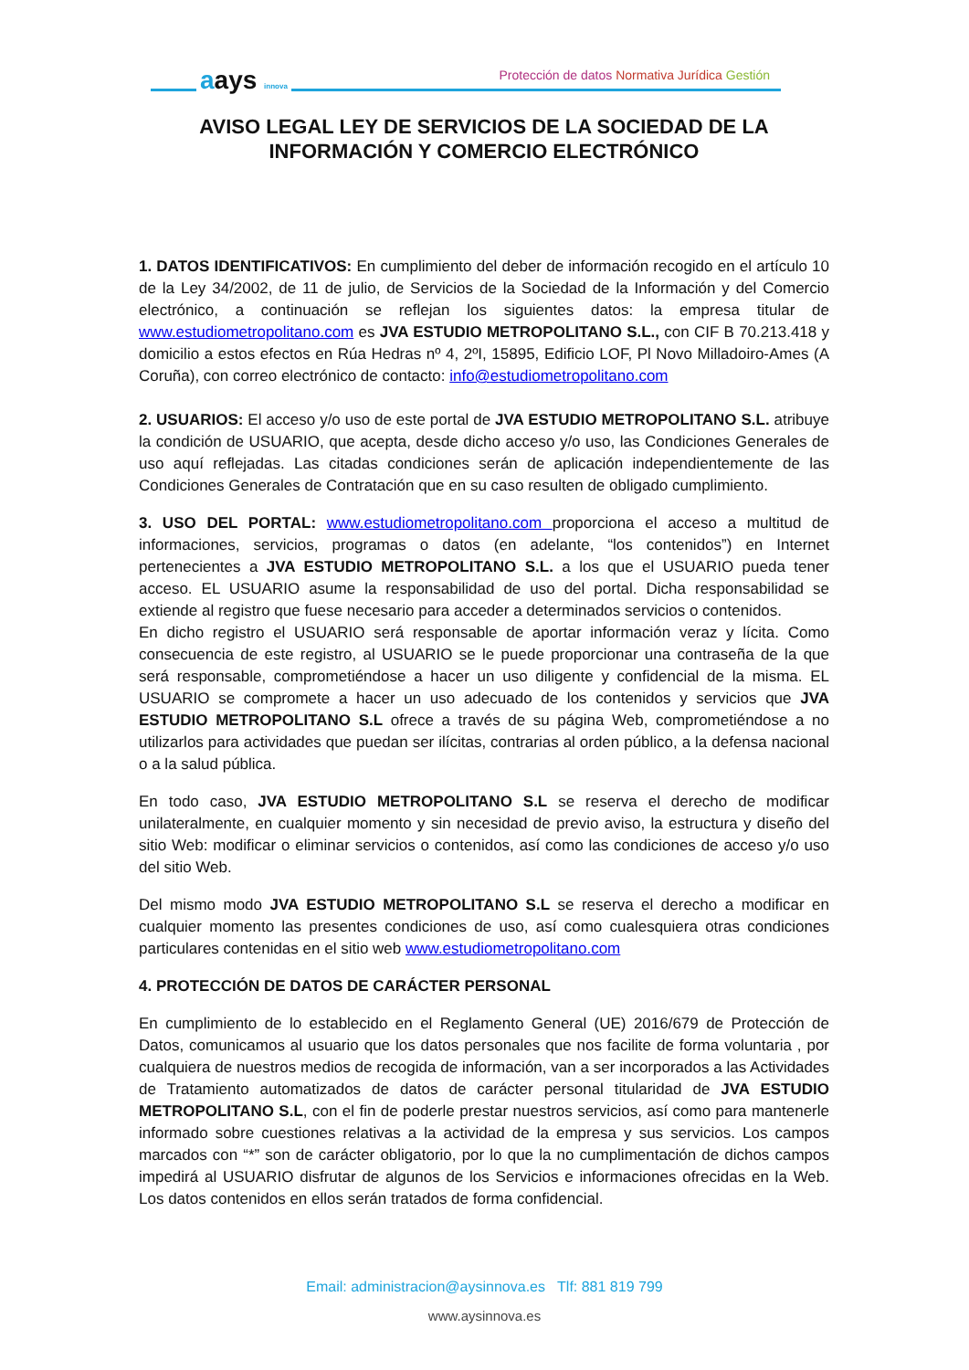aays innova
Protección de datos Normativa Jurídica Gestión
AVISO LEGAL LEY DE SERVICIOS DE LA SOCIEDAD DE LA INFORMACIÓN Y COMERCIO ELECTRÓNICO
1. DATOS IDENTIFICATIVOS: En cumplimiento del deber de información recogido en el artículo 10 de la Ley 34/2002, de 11 de julio, de Servicios de la Sociedad de la Información y del Comercio electrónico, a continuación se reflejan los siguientes datos: la empresa titular de www.estudiometropolitano.com es JVA ESTUDIO METROPOLITANO S.L., con CIF B 70.213.418 y domicilio a estos efectos en Rúa Hedras nº 4, 2ºI, 15895, Edificio LOF, Pl Novo Milladoiro-Ames (A Coruña), con correo electrónico de contacto: info@estudiometropolitano.com
2. USUARIOS: El acceso y/o uso de este portal de JVA ESTUDIO METROPOLITANO S.L. atribuye la condición de USUARIO, que acepta, desde dicho acceso y/o uso, las Condiciones Generales de uso aquí reflejadas. Las citadas condiciones serán de aplicación independientemente de las Condiciones Generales de Contratación que en su caso resulten de obligado cumplimiento.
3. USO DEL PORTAL: www.estudiometropolitano.com proporciona el acceso a multitud de informaciones, servicios, programas o datos (en adelante, “los contenidos”) en Internet pertenecientes a JVA ESTUDIO METROPOLITANO S.L. a los que el USUARIO pueda tener acceso. EL USUARIO asume la responsabilidad de uso del portal. Dicha responsabilidad se extiende al registro que fuese necesario para acceder a determinados servicios o contenidos.
En dicho registro el USUARIO será responsable de aportar información veraz y lícita. Como consecuencia de este registro, al USUARIO se le puede proporcionar una contraseña de la que será responsable, comprometiéndose a hacer un uso diligente y confidencial de la misma. EL USUARIO se compromete a hacer un uso adecuado de los contenidos y servicios que JVA ESTUDIO METROPOLITANO S.L ofrece a través de su página Web, comprometiéndose a no utilizarlos para actividades que puedan ser ilícitas, contrarias al orden público, a la defensa nacional o a la salud pública.
En todo caso, JVA ESTUDIO METROPOLITANO S.L se reserva el derecho de modificar unilateralmente, en cualquier momento y sin necesidad de previo aviso, la estructura y diseño del sitio Web: modificar o eliminar servicios o contenidos, así como las condiciones de acceso y/o uso del sitio Web.
Del mismo modo JVA ESTUDIO METROPOLITANO S.L se reserva el derecho a modificar en cualquier momento las presentes condiciones de uso, así como cualesquiera otras condiciones particulares contenidas en el sitio web www.estudiometropolitano.com
4. PROTECCIÓN DE DATOS DE CARÁCTER PERSONAL
En cumplimiento de lo establecido en el Reglamento General (UE) 2016/679 de Protección de Datos, comunicamos al usuario que los datos personales que nos facilite de forma voluntaria , por cualquiera de nuestros medios de recogida de información, van a ser incorporados a las Actividades de Tratamiento automatizados de datos de carácter personal titularidad de JVA ESTUDIO METROPOLITANO S.L, con el fin de poderle prestar nuestros servicios, así como para mantenerle informado sobre cuestiones relativas a la actividad de la empresa y sus servicios. Los campos marcados con “*” son de carácter obligatorio, por lo que la no cumplimentación de dichos campos impedirá al USUARIO disfrutar de algunos de los Servicios e informaciones ofrecidas en la Web. Los datos contenidos en ellos serán tratados de forma confidencial.
Email: administracion@aysinnova.es Tlf: 881 819 799
www.aysinnova.es